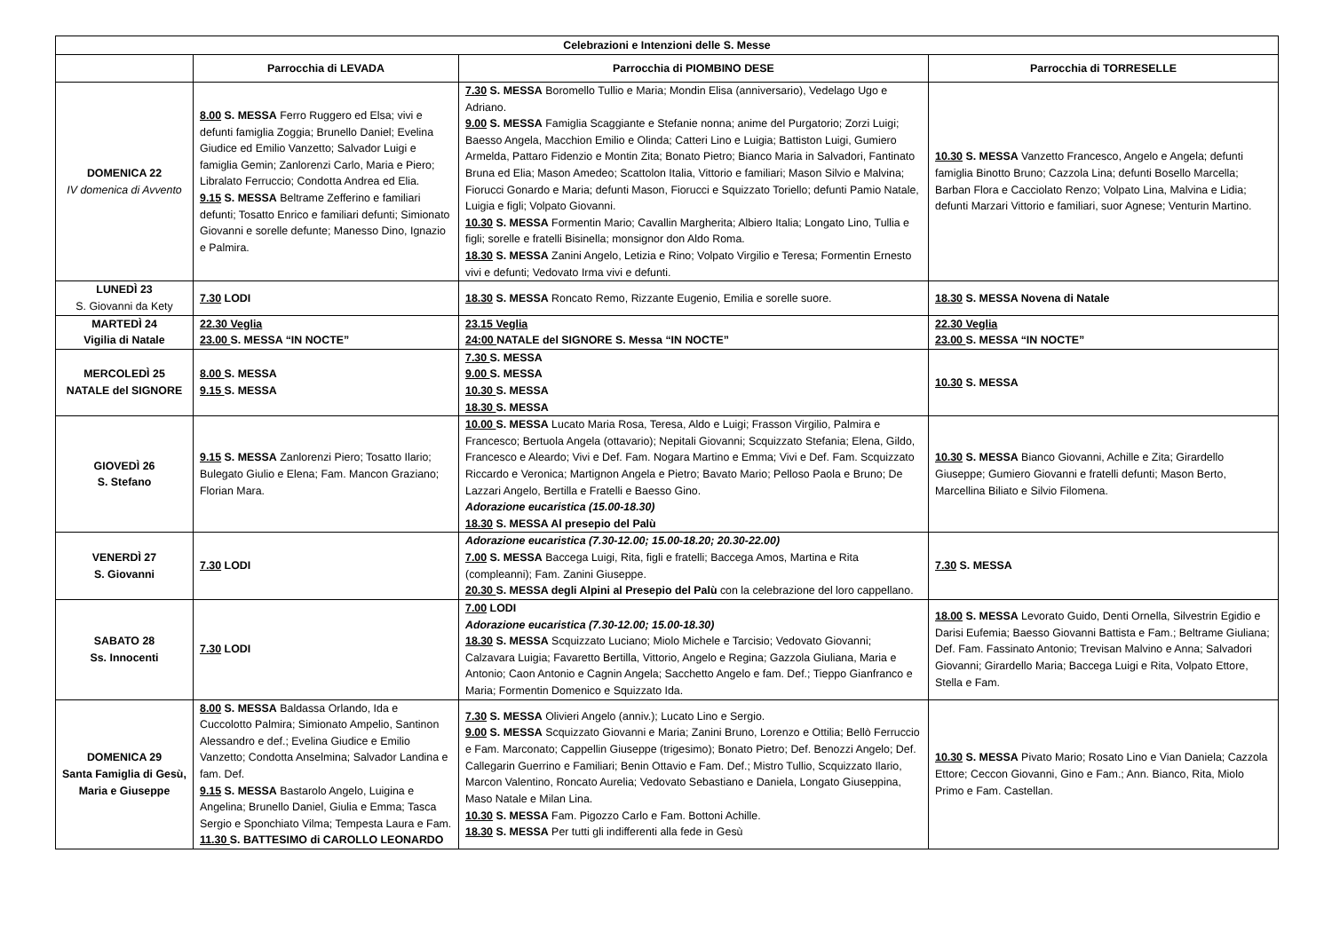| Celebrazioni e Intenzioni delle S. Messe | | | |
| --- | --- | --- | --- |
| | Parrocchia di LEVADA | Parrocchia di PIOMBINO DESE | Parrocchia di TORRESELLE |
| DOMENICA 22 IV domenica di Avvento | 8.00 S. MESSA Ferro Ruggero ed Elsa; vivi e defunti famiglia Zoggia; Brunello Daniel; Evelina Giudice ed Emilio Vanzetto; Salvador Luigi e famiglia Gemin; Zanlorenzi Carlo, Maria e Piero; Libralato Ferruccio; Condotta Andrea ed Elia. 9.15 S. MESSA Beltrame Zefferino e familiari defunti; Tosatto Enrico e familiari defunti; Simionato Giovanni e sorelle defunte; Manesso Dino, Ignazio e Palmira. | 7.30 S. MESSA Boromello Tullio e Maria; Mondin Elisa (anniversario), Vedelago Ugo e Adriano. 9.00 S. MESSA Famiglia Scaggiante e Stefanie nonna; anime del Purgatorio; Zorzi Luigi; Baesso Angela, Macchion Emilio e Olinda; Catteri Lino e Luigia; Battiston Luigi, Gumiero Armelda, Pattaro Fidenzio e Montin Zita; Bonato Pietro; Bianco Maria in Salvadori, Fantinato Bruna ed Elia; Mason Amedeo; Scattolon Italia, Vittorio e familiari; Mason Silvio e Malvina; Fiorucci Gonardo e Maria; defunti Mason, Fiorucci e Squizzato Toriello; defunti Pamio Natale, Luigia e figli; Volpato Giovanni. 10.30 S. MESSA Formentin Mario; Cavallin Margherita; Albiero Italia; Longato Lino, Tullia e figli; sorelle e fratelli Bisinella; monsignor don Aldo Roma. 18.30 S. MESSA Zanini Angelo, Letizia e Rino; Volpato Virgilio e Teresa; Formentin Ernesto vivi e defunti; Vedovato Irma vivi e defunti. | 10.30 S. MESSA Vanzetto Francesco, Angelo e Angela; defunti famiglia Binotto Bruno; Cazzola Lina; defunti Bosello Marcella; Barban Flora e Cacciolato Renzo; Volpato Lina, Malvina e Lidia; defunti Marzari Vittorio e familiari, suor Agnese; Venturin Martino. |
| LUNEDÌ 23 S. Giovanni da Kety | 7.30 LODI | 18.30 S. MESSA Roncato Remo, Rizzante Eugenio, Emilia e sorelle suore. | 18.30 S. MESSA Novena di Natale |
| MARTEDÌ 24 Vigilia di Natale | 22.30 Veglia 23.00 S. MESSA “IN NOCTE” | 23.15 Veglia 24:00 NATALE del SIGNORE S. Messa “IN NOCTE” | 22.30 Veglia 23.00 S. MESSA “IN NOCTE” |
| MERCOLEDÌ 25 NATALE del SIGNORE | 8.00 S. MESSA 9.15 S. MESSA | 7.30 S. MESSA 9.00 S. MESSA 10.30 S. MESSA 18.30 S. MESSA | 10.30 S. MESSA |
| GIOVEDÌ 26 S. Stefano | 9.15 S. MESSA Zanlorenzi Piero; Tosatto Ilario; Bulegato Giulio e Elena; Fam. Mancon Graziano; Florian Mara. | 10.00 S. MESSA Lucato Maria Rosa, Teresa, Aldo e Luigi; Frasson Virgilio, Palmira e Francesco; Bertuola Angela (ottavario); Nepitali Giovanni; Scquizzato Stefania; Elena, Gildo, Francesco e Aleardo; Vivi e Def. Fam. Nogara Martino e Emma; Vivi e Def. Fam. Scquizzato Riccardo e Veronica; Martignon Angela e Pietro; Bavato Mario; Pelloso Paola e Bruno; De Lazzari Angelo, Bertilla e Fratelli e Baesso Gino. Adorazione eucaristica (15.00-18.30) 18.30 S. MESSA Al presepio del Palù | 10.30 S. MESSA Bianco Giovanni, Achille e Zita; Girardello Giuseppe; Gumiero Giovanni e fratelli defunti; Mason Berto, Marcellina Biliato e Silvio Filomena. |
| VENERDÌ 27 S. Giovanni | 7.30 LODI | Adorazione eucaristica (7.30-12.00; 15.00-18.20; 20.30-22.00) 7.00 S. MESSA Baccega Luigi, Rita, figli e fratelli; Baccega Amos, Martina e Rita (compleanni); Fam. Zanini Giuseppe. 20.30 S. MESSA degli Alpini al Presepio del Palù con la celebrazione del loro cappellano. | 7.30 S. MESSA |
| SABATO 28 Ss. Innocenti | 7.30 LODI | 7.00 LODI Adorazione eucaristica (7.30-12.00; 15.00-18.30) 18.30 S. MESSA Scquizzato Luciano; Miolo Michele e Tarcisio; Vedovato Giovanni; Calzavara Luigia; Favaretto Bertilla, Vittorio, Angelo e Regina; Gazzola Giuliana, Maria e Antonio; Caon Antonio e Cagnin Angela; Sacchetto Angelo e fam. Def.; Tieppo Gianfranco e Maria; Formentin Domenico e Squizzato Ida. | 18.00 S. MESSA Levorato Guido, Denti Ornella, Silvestrin Egidio e Darisi Eufemia; Baesso Giovanni Battista e Fam.; Beltrame Giuliana; Def. Fam. Fassinato Antonio; Trevisan Malvino e Anna; Salvadori Giovanni; Girardello Maria; Baccega Luigi e Rita, Volpato Ettore, Stella e Fam. |
| DOMENICA 29 Santa Famiglia di Gesù, Maria e Giuseppe | 8.00 S. MESSA Baldassa Orlando, Ida e Cuccolotto Palmira; Simionato Ampelio, Santinon Alessandro e def.; Evelina Giudice e Emilio Vanzetto; Condotta Anselmina; Salvador Landina e fam. Def. 9.15 S. MESSA Bastarolo Angelo, Luigina e Angelina; Brunello Daniel, Giulia e Emma; Tasca Sergio e Sponchiato Vilma; Tempesta Laura e Fam. 11.30 S. BATTESIMO di CAROLLO LEONARDO | 7.30 S. MESSA Olivieri Angelo (anniv.); Lucato Lino e Sergio. 9.00 S. MESSA Scquizzato Giovanni e Maria; Zanini Bruno, Lorenzo e Ottilia; Bellò Ferruccio e Fam. Marconato; Cappellin Giuseppe (trigesimo); Bonato Pietro; Def. Benozzi Angelo; Def. Callegarin Guerrino e Familiari; Benin Ottavio e Fam. Def.; Mistro Tullio, Scquizzato Ilario, Marcon Valentino, Roncato Aurelia; Vedovato Sebastiano e Daniela, Longato Giuseppina, Maso Natale e Milan Lina. 10.30 S. MESSA Fam. Pigozzo Carlo e Fam. Bottoni Achille. 18.30 S. MESSA Per tutti gli indifferenti alla fede in Gesù | 10.30 S. MESSA Pivato Mario; Rosato Lino e Vian Daniela; Cazzola Ettore; Ceccon Giovanni, Gino e Fam.; Ann. Bianco, Rita, Miolo Primo e Fam. Castellan. |